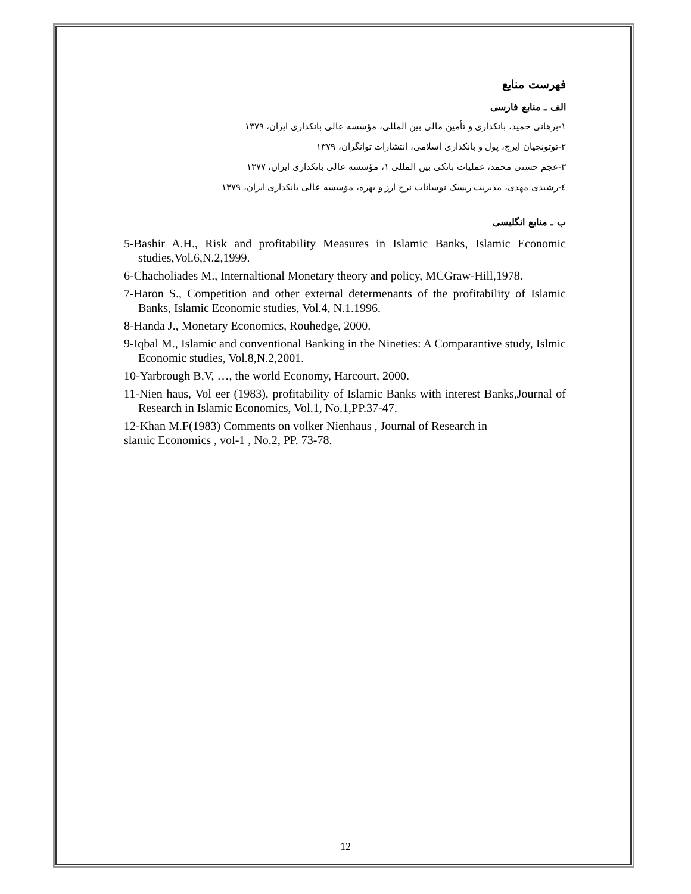فهرست منابع
الف ـ منابع فارسی
۱-برهانی حمید، بانکداری و تأمین مالی بین المللی، مؤسسه عالی بانکداری ایران، ۱۳۷۹
۲-توتونچیان ایرج، پول و بانکداری اسلامی، انتشارات توانگران، ۱۳۷۹
۳-عجم حسنی محمد، عملیات بانکی بین المللی ۱، مؤسسه عالی بانکداری ایران، ۱۳۷۷
٤-رشیدی مهدی، مدیریت ریسک نوسانات نرخ ارز و بهره، مؤسسه عالی بانکداری ایران، ۱۳۷۹
ب ـ منابع انگلیسی
5-Bashir A.H., Risk and profitability Measures in Islamic Banks, Islamic Economic studies,Vol.6,N.2,1999.
6-Chacholiades M., Internaltional Monetary theory and policy, MCGraw-Hill,1978.
7-Haron S., Competition and other external determenants of the profitability of Islamic Banks, Islamic Economic studies, Vol.4, N.1.1996.
8-Handa J., Monetary Economics, Rouhedge, 2000.
9-Iqbal M., Islamic and conventional Banking in the Nineties: A Comparantive study, Islmic Economic studies, Vol.8,N.2,2001.
10-Yarbrough B.V, …, the world Economy, Harcourt, 2000.
11-Nien haus, Vol eer (1983), profitability of Islamic Banks with interest Banks,Journal of Research in Islamic Economics, Vol.1, No.1,PP.37-47.
12-Khan M.F(1983) Comments on volker Nienhaus , Journal of Research in
slamic Economics , vol-1 , No.2, PP. 73-78.
12